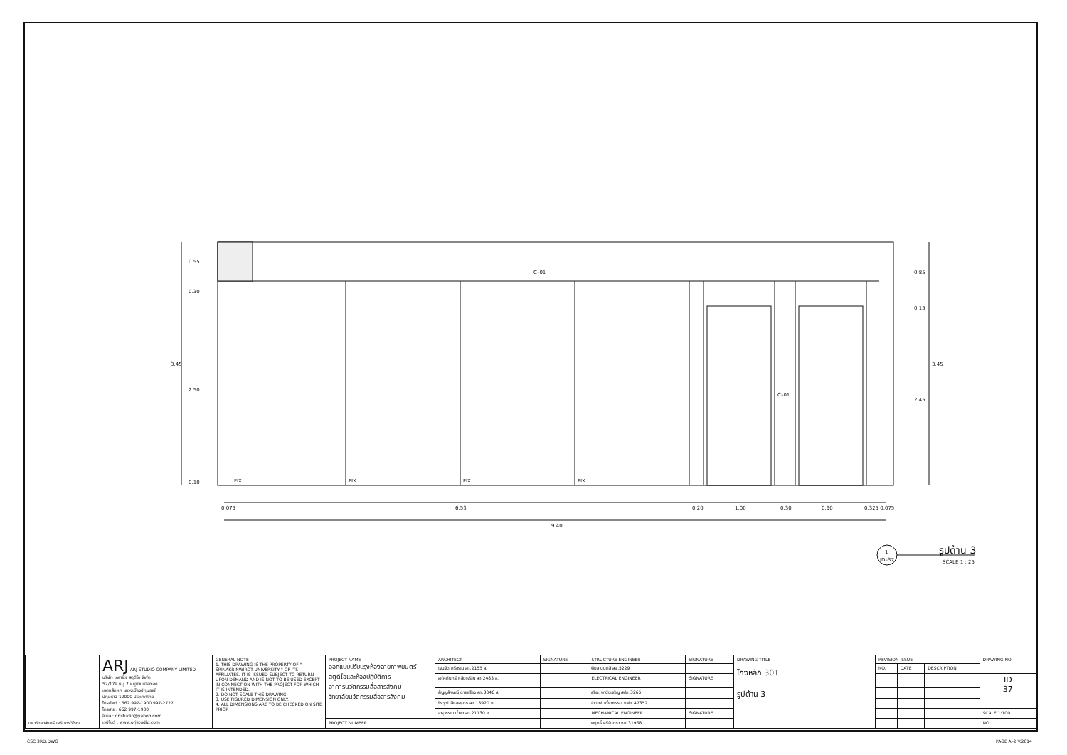C–01
C–01
0.55
0.30
3.45
2.50
0.10
0.85
0.15
3.45
2.45
FIX
FIX
FIX
FIX
0.075
6.53
0.20
1.00
0.30
0.90
0.325 0.075
9.40
1
ID–37
รูปด้าน 3
SCALE 1 : 25
| มหาวิทยาลัยศรีนครินทรวิโรฒ | ARJ ARJ STUDIO COMPANY LIMITED บริษัท เออาร์เจ สตูดิโอ จำกัด 52/179 หมู่ 7 หมู่บ้านเมืองเอก เขตหลักหก แขวงเมืองปทุมธานี ปทุมธานี 12000 ประเทศไทย โทรศัพท์ : 662 997-1900,997-2727 โทรสาร : 662 997-1900 อีเมล์ : orjstudio@yahoo.com เวปไซต์ : www.orjstudio.com | GENERAL NOTE 1. THIS DRAWING IS THE PROPERTY OF " SRINAKRINWIROT-UNIVERSITY " OF ITS AFFILIATES. IT IS ISSUED SUBJECT TO RETURN UPON DEMAND AND IS NOT TO BE USED EXCEPT IN CONNECTION WITH THE PROJECT FOR WHICH IT IS INTENDED. 2. DO NOT SCALE THIS DRAWING. 3. USE FIGURED DIMENSION ONLY. 4. ALL DIMENSIONS ARE TO BE CHECKED ON SITE PRIOR | PROJECT NAME ออกแบบปรับปรุงห้องฉายภาพยนตร์ สตูดิโอและห้องปฏิบัติการ อาคารนวัตกรรมสื่อสารสังคม วิทยาลัยนวัตกรรมสื่อสารสังคม | ARCHITECT | SIGNATURE | STRUCTURE ENGINEER | SIGNATURE | DRAWING TITLE โถงหลัก 301 รูปด้าน 3 | REVISION ISSUE | | | DRAWING NO. |
| | | | | เจนจัด ศรีอรุณ สถ.2155 ส. | | พิมล นนทลี สย.5229 | | | NO. | DATE | DESCRIPTION | |
| | | | | สุภัคคินทร์ หลีมเจริญ สถ.2483 ส. | | ELECTRICAL ENGINEER | SIGNATURE | | | | | ID 37 |
| | | | | สัญญลักษณ์ ดาราเรือง สถ.3046 ส. | | สุริยะ พานิชเจริญ สฟก.3265 | | | | | | |
| | | | | ธีรวุฒิ เล็กชลยุทธ สถ.13920 ภ. | | จำนงค์ เที่ยงธรรม ภฟก.47352 | | | | | | |
| | | | | จารุวรรณ น้ำพา สถ.21130 ภ. | | MECHANICAL ENGINEER | SIGNATURE | | | | | SCALE 1:100 |
| | | | PROJECT NUMBER | | | พฤทธิ์ ศรีจันทรา ภก.31968 | | | | | | NO. |
CSC 3RD.DWG PAGE A–2 V.2014